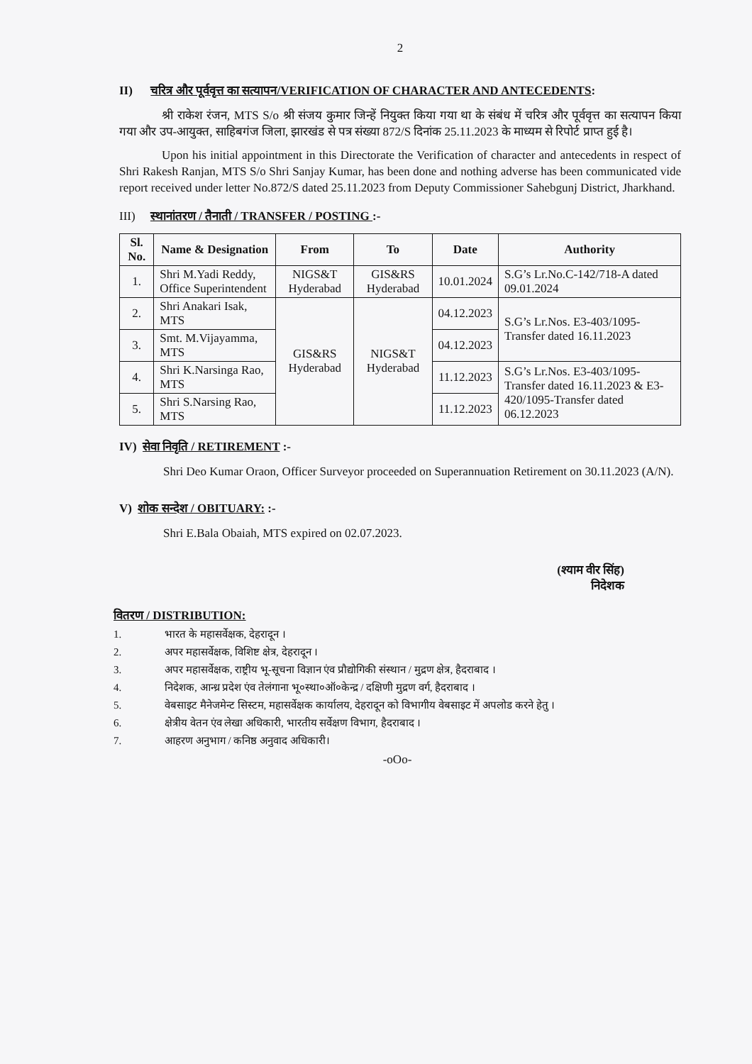2
II) चरित्र और पूर्ववृत्त का सत्यापन/VERIFICATION OF CHARACTER AND ANTECEDENTS:
श्री राकेश रंजन, MTS S/o श्री संजय कुमार जिन्हें नियुक्त किया गया था के संबंध में चरित्र और पूर्ववृत्त का सत्यापन किया गया और उप-आयुक्त, साहिबगंज जिला, झारखंड से पत्र संख्या 872/S दिनांक 25.11.2023 के माध्यम से रिपोर्ट प्राप्त हुई है।
Upon his initial appointment in this Directorate the Verification of character and antecedents in respect of Shri Rakesh Ranjan, MTS S/o Shri Sanjay Kumar, has been done and nothing adverse has been communicated vide report received under letter No.872/S dated 25.11.2023 from Deputy Commissioner Sahebgunj District, Jharkhand.
III) स्थानांतरण / तैनाती / TRANSFER / POSTING :-
| Sl. No. | Name & Designation | From | To | Date | Authority |
| --- | --- | --- | --- | --- | --- |
| 1. | Shri M.Yadi Reddy, Office Superintendent | NIGS&T Hyderabad | GIS&RS Hyderabad | 10.01.2024 | S.G’s Lr.No.C-142/718-A dated 09.01.2024 |
| 2. | Shri Anakari Isak, MTS | GIS&RS Hyderabad | NIGS&T Hyderabad | 04.12.2023 | S.G’s Lr.Nos. E3-403/1095-Transfer dated 16.11.2023 |
| 3. | Smt. M.Vijayamma, MTS | | | 04.12.2023 | |
| 4. | Shri K.Narsinga Rao, MTS | | | 11.12.2023 | S.G’s Lr.Nos. E3-403/1095-Transfer dated 16.11.2023 & E3-420/1095-Transfer dated 06.12.2023 |
| 5. | Shri S.Narsing Rao, MTS | | | 11.12.2023 | |
IV) सेवा निवृति / RETIREMENT :-
Shri Deo Kumar Oraon, Officer Surveyor proceeded on Superannuation Retirement on 30.11.2023 (A/N).
V) शोक सन्देश / OBITUARY: :-
Shri E.Bala Obaiah, MTS expired on 02.07.2023.
(श्याम वीर सिंह)
निदेशक
वितरण / DISTRIBUTION:
1. भारत के महासर्वेक्षक, देहरादून ।
2. अपर महासर्वेक्षक, विशिष्ट क्षेत्र, देहरादून ।
3. अपर महासर्वेक्षक, राष्ट्रीय भू-सूचना विज्ञान एंव प्रौद्योगिकी संस्थान / मुद्रण क्षेत्र, हैदराबाद ।
4. निदेशक, आन्ध्र प्रदेश एंव तेलंगाना भू०स्था०ऑ०केन्द्र / दक्षिणी मुद्रण वर्ग, हैदराबाद ।
5. वेबसाइट मैनेजमेन्ट सिस्टम, महासर्वेक्षक कार्यालय, देहरादून को विभागीय वेबसाइट में अपलोड करने हेतु ।
6. क्षेत्रीय वेतन एंव लेखा अधिकारी, भारतीय सर्वेक्षण विभाग, हैदराबाद ।
7. आहरण अनुभाग / कनिष्ठ अनुवाद अधिकारी।
-oOo-